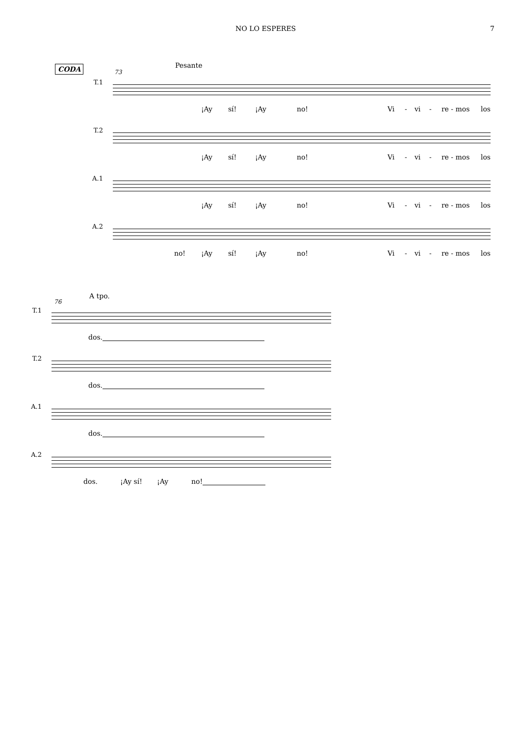NO LO ESPERES 7
CODA Pesante
73
T.1
¡Ay sí! ¡Ay no! Vi - vi - re - mos los
T.2
¡Ay sí! ¡Ay no! Vi - vi - re - mos los
A.1
¡Ay sí! ¡Ay no! Vi - vi - re - mos los
A.2
no! ¡Ay sí! ¡Ay no! Vi - vi - re - mos los
A tpo.
76
T.1
dos.
T.2
dos.
A.1
dos.
A.2
dos. ¡Ay sí! ¡Ay no!